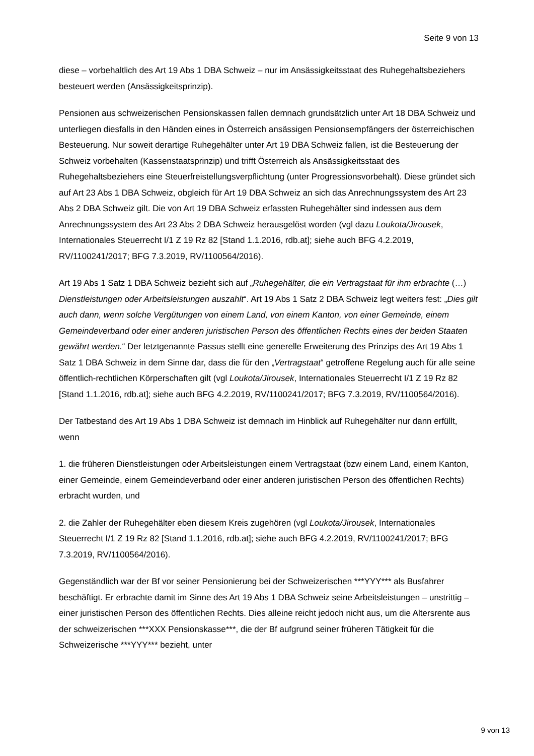Seite 9 von 13
diese – vorbehaltlich des Art 19 Abs 1 DBA Schweiz – nur im Ansässigkeitsstaat des Ruhegehaltsbeziehers besteuert werden (Ansässigkeitsprinzip).
Pensionen aus schweizerischen Pensionskassen fallen demnach grundsätzlich unter Art 18 DBA Schweiz und unterliegen diesfalls in den Händen eines in Österreich ansässigen Pensionsempfängers der österreichischen Besteuerung. Nur soweit derartige Ruhegehälter unter Art 19 DBA Schweiz fallen, ist die Besteuerung der Schweiz vorbehalten (Kassenstaatsprinzip) und trifft Österreich als Ansässigkeitsstaat des Ruhegehaltsbeziehers eine Steuerfreistellungsverpflichtung (unter Progressionsvorbehalt). Diese gründet sich auf Art 23 Abs 1 DBA Schweiz, obgleich für Art 19 DBA Schweiz an sich das Anrechnungssystem des Art 23 Abs 2 DBA Schweiz gilt. Die von Art 19 DBA Schweiz erfassten Ruhegehälter sind indessen aus dem Anrechnungssystem des Art 23 Abs 2 DBA Schweiz herausgelöst worden (vgl dazu Loukota/Jirousek, Internationales Steuerrecht I/1 Z 19 Rz 82 [Stand 1.1.2016, rdb.at]; siehe auch BFG 4.2.2019, RV/1100241/2017; BFG 7.3.2019, RV/1100564/2016).
Art 19 Abs 1 Satz 1 DBA Schweiz bezieht sich auf „Ruhegehälter, die ein Vertragstaat für ihm erbrachte (…) Dienstleistungen oder Arbeitsleistungen auszahlt“. Art 19 Abs 1 Satz 2 DBA Schweiz legt weiters fest: „Dies gilt auch dann, wenn solche Vergütungen von einem Land, von einem Kanton, von einer Gemeinde, einem Gemeindeverband oder einer anderen juristischen Person des öffentlichen Rechts eines der beiden Staaten gewährt werden.“ Der letztgenannte Passus stellt eine generelle Erweiterung des Prinzips des Art 19 Abs 1 Satz 1 DBA Schweiz in dem Sinne dar, dass die für den „Vertragstaat“ getroffene Regelung auch für alle seine öffentlich-rechtlichen Körperschaften gilt (vgl Loukota/Jirousek, Internationales Steuerrecht I/1 Z 19 Rz 82 [Stand 1.1.2016, rdb.at]; siehe auch BFG 4.2.2019, RV/1100241/2017; BFG 7.3.2019, RV/1100564/2016).
Der Tatbestand des Art 19 Abs 1 DBA Schweiz ist demnach im Hinblick auf Ruhegehälter nur dann erfüllt, wenn
1. die früheren Dienstleistungen oder Arbeitsleistungen einem Vertragstaat (bzw einem Land, einem Kanton, einer Gemeinde, einem Gemeindeverband oder einer anderen juristischen Person des öffentlichen Rechts) erbracht wurden, und
2. die Zahler der Ruhegehälter eben diesem Kreis zugehören (vgl Loukota/Jirousek, Internationales Steuerrecht I/1 Z 19 Rz 82 [Stand 1.1.2016, rdb.at]; siehe auch BFG 4.2.2019, RV/1100241/2017; BFG 7.3.2019, RV/1100564/2016).
Gegenständlich war der Bf vor seiner Pensionierung bei der Schweizerischen ***YYY*** als Busfahrer beschäftigt. Er erbrachte damit im Sinne des Art 19 Abs 1 DBA Schweiz seine Arbeitsleistungen – unstrittig – einer juristischen Person des öffentlichen Rechts. Dies alleine reicht jedoch nicht aus, um die Altersrente aus der schweizerischen ***XXX Pensionskasse***, die der Bf aufgrund seiner früheren Tätigkeit für die Schweizerische ***YYY*** bezieht, unter
9 von 13